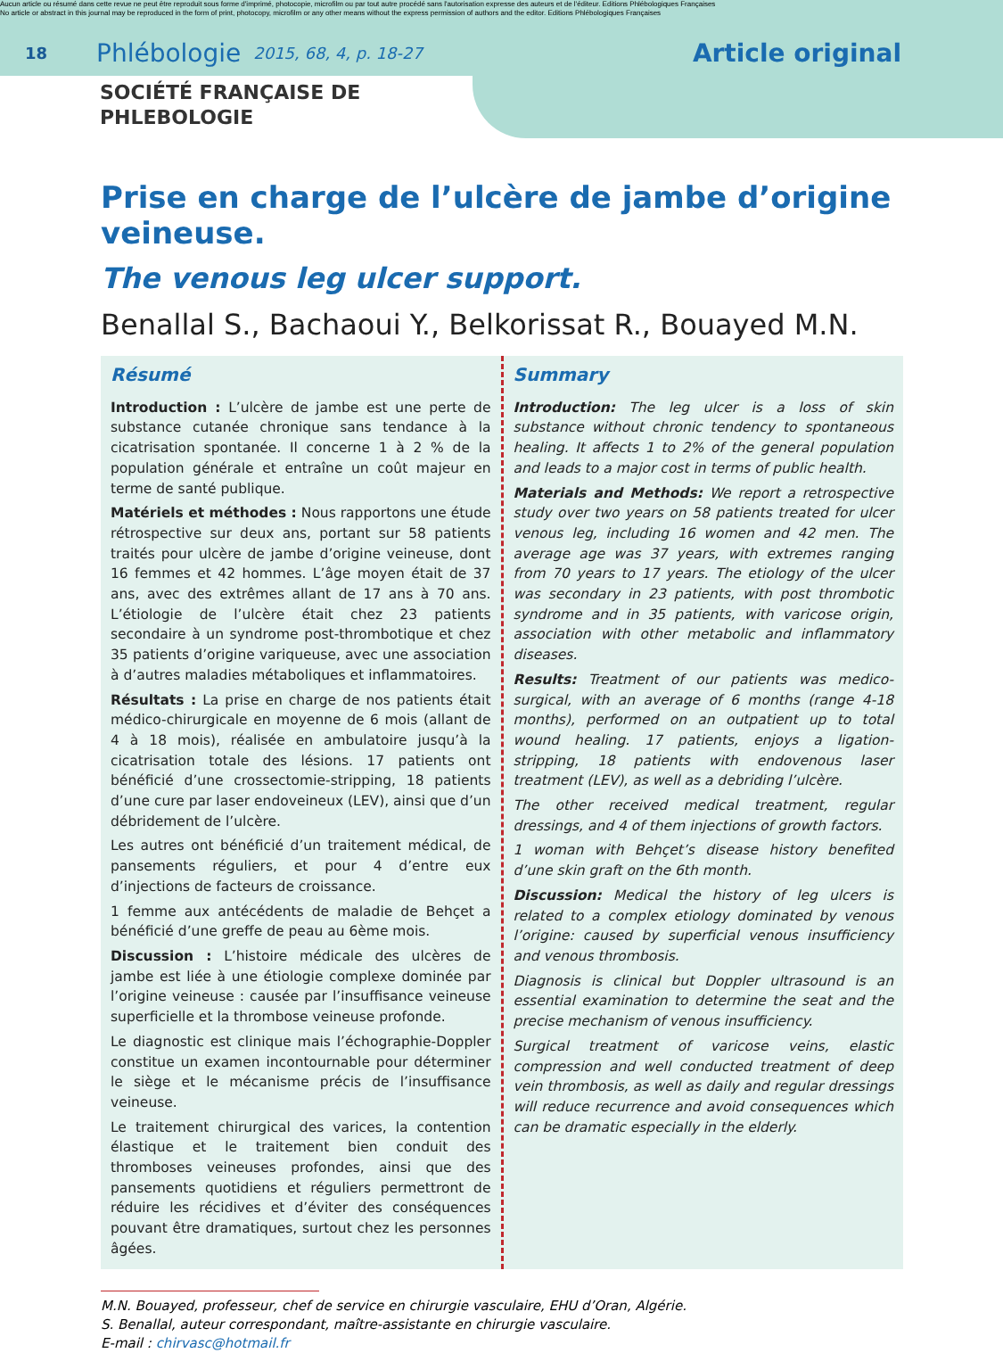Aucun article ou résumé dans cette revue ne peut être reproduit sous forme d'imprimé, photocopie, microfilm ou par tout autre procédé sans l'autorisation expresse des auteurs et de l'éditeur. Editions Phlébologiques Françaises
No article or abstract in this journal may be reproduced in the form of print, photocopy, microfilm or any other means without the express permission of authors and the editor. Editions Phlébologiques Françaises
18 Phlébologie 2015, 68, 4, p. 18-27 Article original
SOCIÉTÉ FRANÇAISE DE
PHLEBOLOGIE
Prise en charge de l’ulcère de jambe d’origine veineuse.
The venous leg ulcer support.
Benallal S., Bachaoui Y., Belkorissat R., Bouayed M.N.
Résumé
Introduction : L’ulcère de jambe est une perte de substance cutanée chronique sans tendance à la cicatrisation spontanée. Il concerne 1 à 2 % de la population générale et entraîne un coût majeur en terme de santé publique.
Matériels et méthodes : Nous rapportons une étude rétrospective sur deux ans, portant sur 58 patients traités pour ulcère de jambe d’origine veineuse, dont 16 femmes et 42 hommes. L’âge moyen était de 37 ans, avec des extrêmes allant de 17 ans à 70 ans. L’étiologie de l’ulcère était chez 23 patients secondaire à un syndrome post-thrombotique et chez 35 patients d’origine variqueuse, avec une association à d’autres maladies métaboliques et inflammatoires.
Résultats : La prise en charge de nos patients était médico-chirurgicale en moyenne de 6 mois (allant de 4 à 18 mois), réalisée en ambulatoire jusqu’à la cicatrisation totale des lésions. 17 patients ont bénéficié d’une crossectomie-stripping, 18 patients d’une cure par laser endoveineux (LEV), ainsi que d’un débridement de l’ulcère.
Les autres ont bénéficié d’un traitement médical, de pansements réguliers, et pour 4 d’entre eux d’injections de facteurs de croissance.
1 femme aux antécédents de maladie de Behçet a bénéficié d’une greffe de peau au 6ème mois.
Discussion : L’histoire médicale des ulcères de jambe est liée à une étiologie complexe dominée par l’origine veineuse : causée par l’insuffisance veineuse superficielle et la thrombose veineuse profonde.
Le diagnostic est clinique mais l’échographie-Doppler constitue un examen incontournable pour déterminer le siège et le mécanisme précis de l’insuffisance veineuse.
Le traitement chirurgical des varices, la contention élastique et le traitement bien conduit des thromboses veineuses profondes, ainsi que des pansements quotidiens et réguliers permettront de réduire les récidives et d’éviter des conséquences pouvant être dramatiques, surtout chez les personnes âgées.
Summary
Introduction: The leg ulcer is a loss of skin substance without chronic tendency to spontaneous healing. It affects 1 to 2% of the general population and leads to a major cost in terms of public health.
Materials and Methods: We report a retrospective study over two years on 58 patients treated for ulcer venous leg, including 16 women and 42 men. The average age was 37 years, with extremes ranging from 70 years to 17 years. The etiology of the ulcer was secondary in 23 patients, with post thrombotic syndrome and in 35 patients, with varicose origin, association with other metabolic and inflammatory diseases.
Results: Treatment of our patients was medico-surgical, with an average of 6 months (range 4-18 months), performed on an outpatient up to total wound healing. 17 patients, enjoys a ligation-stripping, 18 patients with endovenous laser treatment (LEV), as well as a debriding l’ulcère.
The other received medical treatment, regular dressings, and 4 of them injections of growth factors.
1 woman with Behçet’s disease history benefited d’une skin graft on the 6th month.
Discussion: Medical the history of leg ulcers is related to a complex etiology dominated by venous l’origine: caused by superficial venous insufficiency and venous thrombosis.
Diagnosis is clinical but Doppler ultrasound is an essential examination to determine the seat and the precise mechanism of venous insufficiency.
Surgical treatment of varicose veins, elastic compression and well conducted treatment of deep vein thrombosis, as well as daily and regular dressings will reduce recurrence and avoid consequences which can be dramatic especially in the elderly.
M.N. Bouayed, professeur, chef de service en chirurgie vasculaire, EHU d’Oran, Algérie.
S. Benallal, auteur correspondant, maître-assistante en chirurgie vasculaire.
E-mail : chirvasc@hotmail.fr